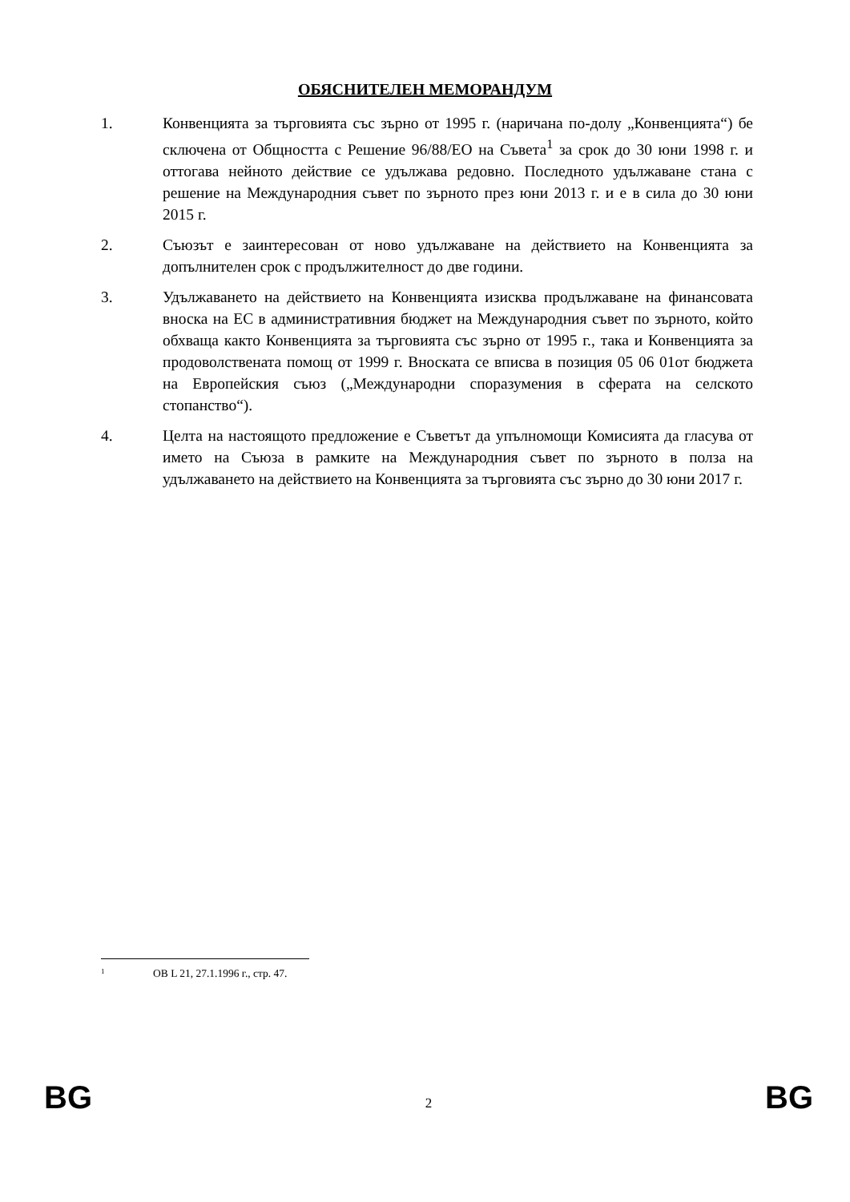ОБЯСНИТЕЛЕН МЕМОРАНДУМ
1. Конвенцията за търговията със зърно от 1995 г. (наричана по-долу „Конвенцията“) бе сключена от Общността с Решение 96/88/ЕО на Съвета<sup>1</sup> за срок до 30 юни 1998 г. и оттогава нейното действие се удължава редовно. Последното удължаване стана с решение на Международния съвет по зърното през юни 2013 г. и е в сила до 30 юни 2015 г.
2. Съюзът е заинтересован от ново удължаване на действието на Конвенцията за допълнителен срок с продължителност до две години.
3. Удължаването на действието на Конвенцията изисква продължаване на финансовата вноска на ЕС в административния бюджет на Международния съвет по зърното, който обхваща както Конвенцията за търговията със зърно от 1995 г., така и Конвенцията за продоволствената помощ от 1999 г. Вноската се вписва в позиция 05 06 01от бюджета на Европейския съюз („Международни споразумения в сферата на селското стопанство“).
4. Целта на настоящото предложение е Съветът да упълномощи Комисията да гласува от името на Съюза в рамките на Международния съвет по зърното в полза на удължаването на действието на Конвенцията за търговията със зърно до 30 юни 2017 г.
1 OB L 21, 27.1.1996 г., стр. 47.
BG 2 BG